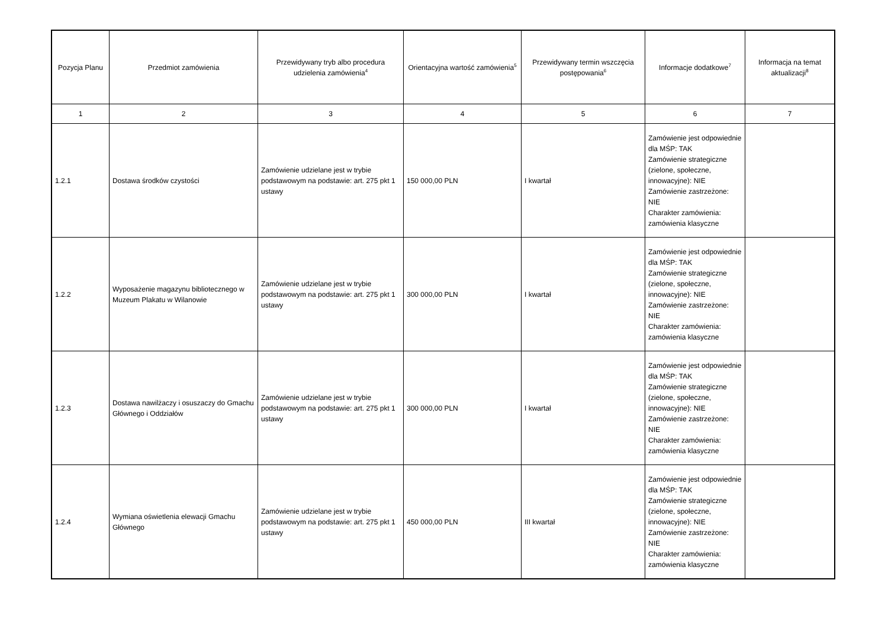| Pozycja Planu | Przedmiot zamówienia | Przewidywany tryb albo procedura udzielenia zamówienia<sup>4</sup> | Orientacyjna wartość zamówienia<sup>5</sup> | Przewidywany termin wszczęcia postępowania<sup>6</sup> | Informacje dodatkowe<sup>7</sup> | Informacja na temat aktualizacji<sup>8</sup> |
| --- | --- | --- | --- | --- | --- | --- |
| 1 | 2 | 3 | 4 | 5 | 6 | 7 |
| 1.2.1 | Dostawa środków czystości | Zamówienie udzielane jest w trybie podstawowym na podstawie: art. 275 pkt 1 ustawy | 150 000,00 PLN | I kwartał | Zamówienie jest odpowiednie dla MŚP: TAK Zamówienie strategiczne (zielone, społeczne, innowacyjne): NIE Zamówienie zastrzeżone: NIE Charakter zamówienia: zamówienia klasyczne | |
| 1.2.2 | Wyposażenie magazynu bibliotecznego w Muzeum Plakatu w Wilanowie | Zamówienie udzielane jest w trybie podstawowym na podstawie: art. 275 pkt 1 ustawy | 300 000,00 PLN | I kwartał | Zamówienie jest odpowiednie dla MŚP: TAK Zamówienie strategiczne (zielone, społeczne, innowacyjne): NIE Zamówienie zastrzeżone: NIE Charakter zamówienia: zamówienia klasyczne | |
| 1.2.3 | Dostawa nawilżaczy i osuszaczy do Gmachu Głównego i Oddziałów | Zamówienie udzielane jest w trybie podstawowym na podstawie: art. 275 pkt 1 ustawy | 300 000,00 PLN | I kwartał | Zamówienie jest odpowiednie dla MŚP: TAK Zamówienie strategiczne (zielone, społeczne, innowacyjne): NIE Zamówienie zastrzeżone: NIE Charakter zamówienia: zamówienia klasyczne | |
| 1.2.4 | Wymiana oświetlenia elewacji Gmachu Głównego | Zamówienie udzielane jest w trybie podstawowym na podstawie: art. 275 pkt 1 ustawy | 450 000,00 PLN | III kwartał | Zamówienie jest odpowiednie dla MŚP: TAK Zamówienie strategiczne (zielone, społeczne, innowacyjne): NIE Zamówienie zastrzeżone: NIE Charakter zamówienia: zamówienia klasyczne | |